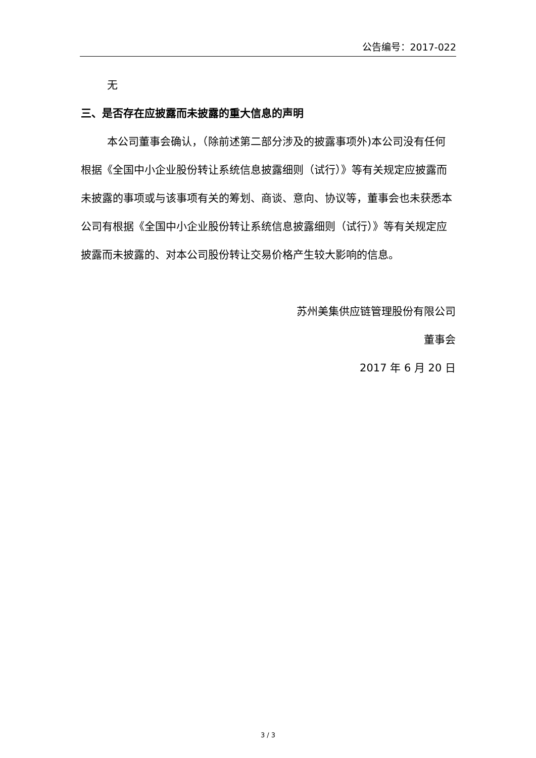公告编号：2017-022
无
三、是否存在应披露而未披露的重大信息的声明
本公司董事会确认，（除前述第二部分涉及的披露事项外)本公司没有任何根据《全国中小企业股份转让系统信息披露细则（试行）》等有关规定应披露而未披露的事项或与该事项有关的筹划、商谈、意向、协议等，董事会也未获悉本公司有根据《全国中小企业股份转让系统信息披露细则（试行）》等有关规定应披露而未披露的、对本公司股份转让交易价格产生较大影响的信息。
苏州美集供应链管理股份有限公司
董事会
2017 年 6 月 20 日
3 / 3